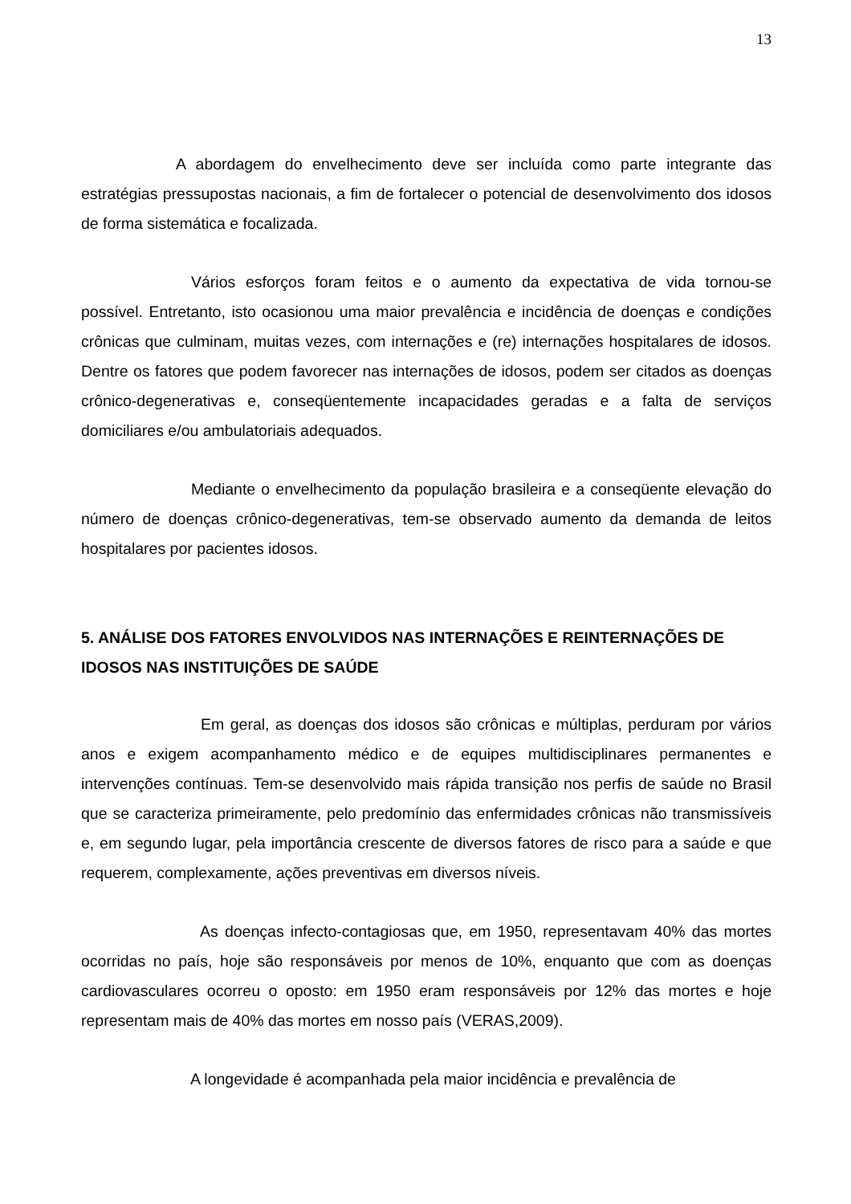13
A abordagem do envelhecimento deve ser incluída como parte integrante das estratégias pressupostas nacionais, a fim de fortalecer o potencial de desenvolvimento dos idosos de forma sistemática e focalizada.
Vários esforços foram feitos e o aumento da expectativa de vida tornou-se possível. Entretanto, isto ocasionou uma maior prevalência e incidência de doenças e condições crônicas que culminam, muitas vezes, com internações e (re) internações hospitalares de idosos. Dentre os fatores que podem favorecer nas internações de idosos, podem ser citados as doenças crônico-degenerativas e, conseqüentemente incapacidades geradas e a falta de serviços domiciliares e/ou ambulatoriais adequados.
Mediante o envelhecimento da população brasileira e a conseqüente elevação do número de doenças crônico-degenerativas, tem-se observado aumento da demanda de leitos hospitalares por pacientes idosos.
5. ANÁLISE DOS FATORES ENVOLVIDOS NAS INTERNAÇÕES E REINTERNAÇÕES DE IDOSOS NAS INSTITUIÇÕES DE SAÚDE
Em geral, as doenças dos idosos são crônicas e múltiplas, perduram por vários anos e exigem acompanhamento médico e de equipes multidisciplinares permanentes e intervenções contínuas. Tem-se desenvolvido mais rápida transição nos perfis de saúde no Brasil que se caracteriza primeiramente, pelo predomínio das enfermidades crônicas não transmissíveis e, em segundo lugar, pela importância crescente de diversos fatores de risco para a saúde e que requerem, complexamente, ações preventivas em diversos níveis.
As doenças infecto-contagiosas que, em 1950, representavam 40% das mortes ocorridas no país, hoje são responsáveis por menos de 10%, enquanto que com as doenças cardiovasculares ocorreu o oposto: em 1950 eram responsáveis por 12% das mortes e hoje representam mais de 40% das mortes em nosso país (VERAS,2009).
A longevidade é acompanhada pela maior incidência e prevalência de